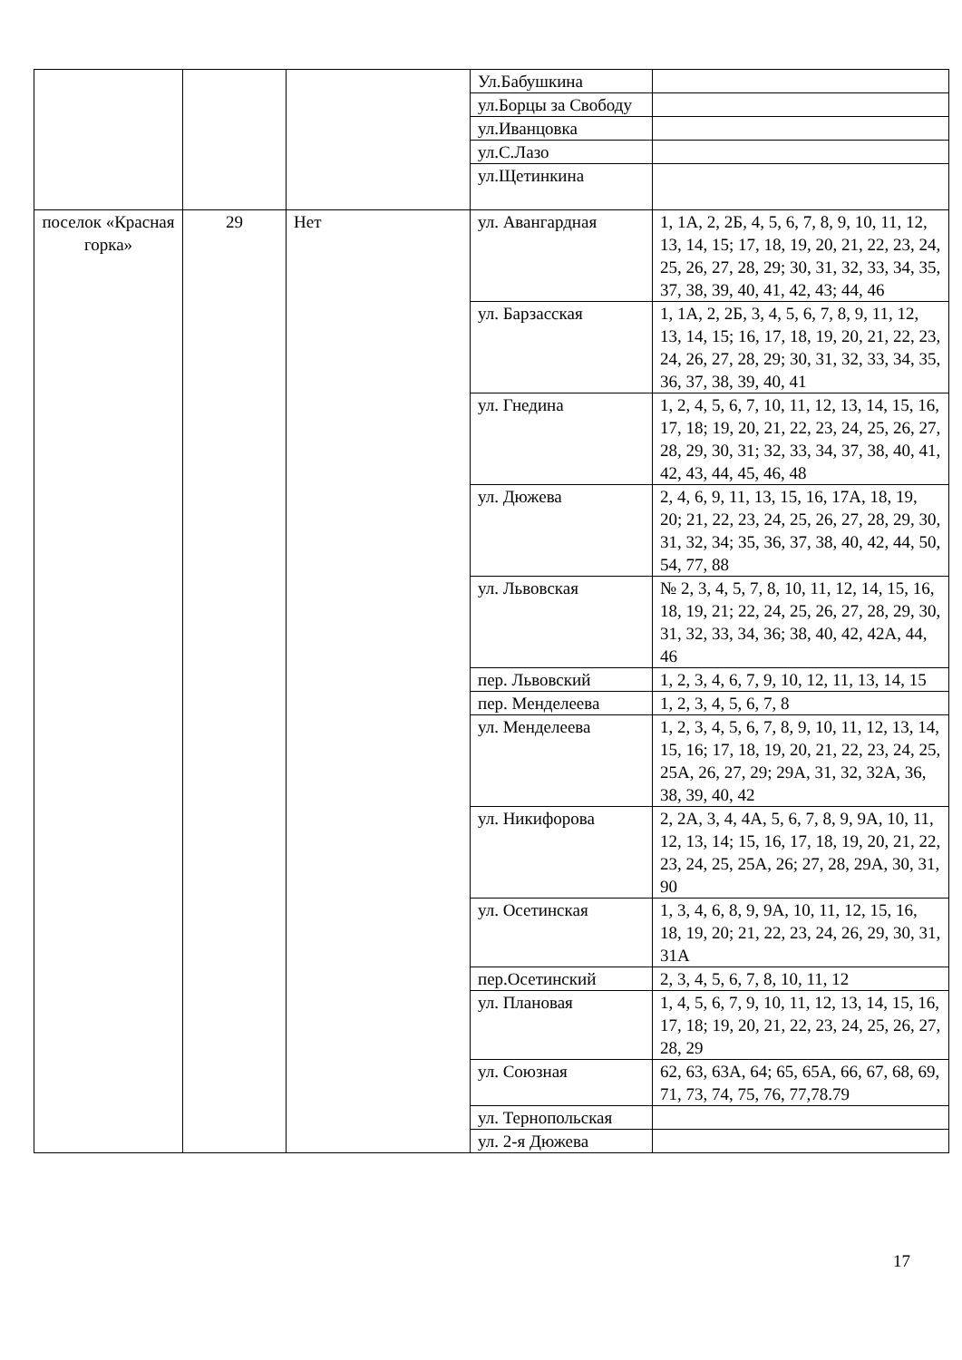| | | | Ул.Бабушкина | |
| | | | ул.Борцы за Свободу | |
| | | | ул.Иванцовка | |
| | | | ул.С.Лазо | |
| | | | ул.Щетинкина | |
| поселок «Красная горка» | 29 | Нет | ул. Авангардная | 1, 1А, 2, 2Б, 4, 5, 6, 7, 8, 9, 10, 11, 12, 13, 14, 15; 17, 18, 19, 20, 21, 22, 23, 24, 25, 26, 27, 28, 29; 30, 31, 32, 33, 34, 35, 37, 38, 39, 40, 41, 42, 43; 44, 46 |
| | | | ул. Барзасская | 1, 1А, 2, 2Б, 3, 4, 5, 6, 7, 8, 9, 11, 12, 13, 14, 15; 16, 17, 18, 19, 20, 21, 22, 23, 24, 26, 27, 28, 29; 30, 31, 32, 33, 34, 35, 36, 37, 38, 39, 40, 41 |
| | | | ул. Гнедина | 1, 2, 4, 5, 6, 7, 10, 11, 12, 13, 14, 15, 16, 17, 18; 19, 20, 21, 22, 23, 24, 25, 26, 27, 28, 29, 30, 31; 32, 33, 34, 37, 38, 40, 41, 42, 43, 44, 45, 46, 48 |
| | | | ул. Дюжева | 2, 4, 6, 9, 11, 13, 15, 16, 17А, 18, 19, 20; 21, 22, 23, 24, 25, 26, 27, 28, 29, 30, 31, 32, 34; 35, 36, 37, 38, 40, 42, 44, 50, 54, 77, 88 |
| | | | ул. Львовская | № 2, 3, 4, 5, 7, 8, 10, 11, 12, 14, 15, 16, 18, 19, 21; 22, 24, 25, 26, 27, 28, 29, 30, 31, 32, 33, 34, 36; 38, 40, 42, 42А, 44, 46 |
| | | | пер. Львовский | 1, 2, 3, 4, 6, 7, 9, 10, 12, 11, 13, 14, 15 |
| | | | пер. Менделеева | 1, 2, 3, 4, 5, 6, 7, 8 |
| | | | ул. Менделеева | 1, 2, 3, 4, 5, 6, 7, 8, 9, 10, 11, 12, 13, 14, 15, 16; 17, 18, 19, 20, 21, 22, 23, 24, 25, 25А, 26, 27, 29; 29А, 31, 32, 32А, 36, 38, 39, 40, 42 |
| | | | ул. Никифорова | 2, 2А, 3, 4, 4А, 5, 6, 7, 8, 9, 9А, 10, 11, 12, 13, 14; 15, 16, 17, 18, 19, 20, 21, 22, 23, 24, 25, 25А, 26; 27, 28, 29А, 30, 31, 90 |
| | | | ул. Осетинская | 1, 3, 4, 6, 8, 9, 9А, 10, 11, 12, 15, 16, 18, 19, 20; 21, 22, 23, 24, 26, 29, 30, 31, 31А |
| | | | пер.Осетинский | 2, 3, 4, 5, 6, 7, 8, 10, 11, 12 |
| | | | ул. Плановая | 1, 4, 5, 6, 7, 9, 10, 11, 12, 13, 14, 15, 16, 17, 18; 19, 20, 21, 22, 23, 24, 25, 26, 27, 28, 29 |
| | | | ул. Союзная | 62, 63, 63А, 64; 65, 65А, 66, 67, 68, 69, 71, 73, 74, 75, 76, 77,78.79 |
| | | | ул. Тернопольская | |
| | | | ул. 2-я Дюжева | |
17